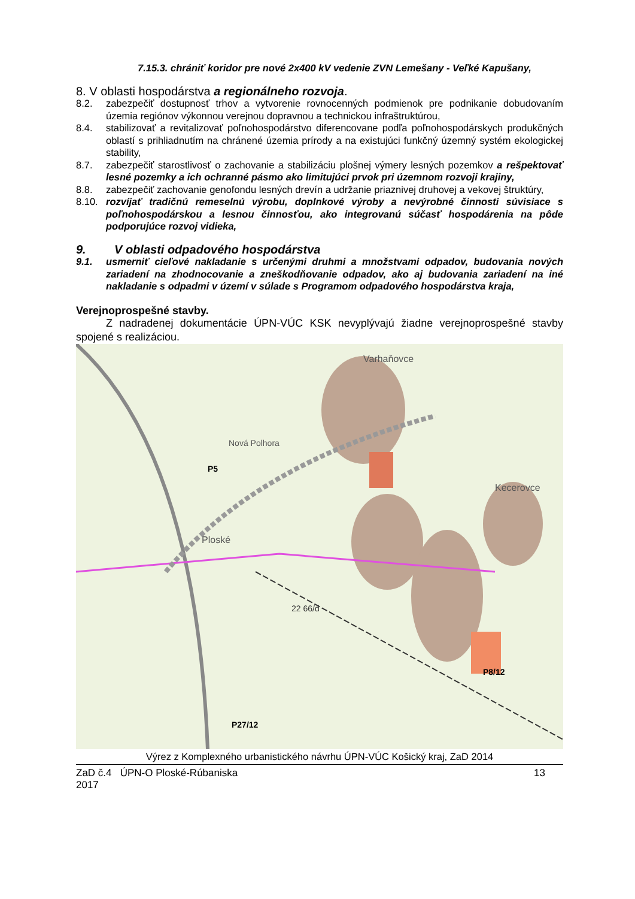7.15.3. chrániť koridor pre nové 2x400 kV vedenie ZVN Lemešany - Veľké Kapušany,
8. V oblasti hospodárstva a regionálneho rozvoja.
8.2. zabezpečiť dostupnosť trhov a vytvorenie rovnocenných podmienok pre podnikanie dobudovaním územia regiónov výkonnou verejnou dopravnou a technickou infraštruktúrou,
8.4. stabilizovať a revitalizovať poľnohospodárstvo diferencovane podľa poľnohospodárskych produkčných oblastí s prihliadnutím na chránené územia prírody a na existujúci funkčný územný systém ekologickej stability,
8.7. zabezpečiť starostlivosť o zachovanie a stabilizáciu plošnej výmery lesných pozemkov a rešpektovať lesné pozemky a ich ochranné pásmo ako limitujúci prvok pri územnom rozvoji krajiny,
8.8. zabezpečiť zachovanie genofondu lesných drevín a udržanie priaznivej druhovej a vekovej štruktúry,
8.10. rozvíjať tradičnú remeselnú výrobu, doplnkové výroby a nevýrobné činnosti súvisiace s poľnohospodárskou a lesnou činnosťou, ako integrovanú súčasť hospodárenia na pôde podporujúce rozvoj vidieka,
9. V oblasti odpadového hospodárstva
9.1. usmerniť cieľové nakladanie s určenými druhmi a množstvami odpadov, budovania nových zariadení na zhodnocovanie a zneškodňovanie odpadov, ako aj budovania zariadení na iné nakladanie s odpadmi v území v súlade s Programom odpadového hospodárstva kraja,
Verejnoprospešné stavby.
Z nadradenej dokumentácie ÚPN-VÚC KSK nevyplývajú žiadne verejnoprospešné stavby spojené s realizáciou.
P5
Nová Polhora
Ploské
22 66/d
P8/12
P27/12
Kecerovce
Varhaňovce
Výrez z Komplexného urbanistického návrhu ÚPN-VÚC Košický kraj, ZaD 2014
ZaD č.4 ÚPN-O Ploské-Rúbaniska
2017
13